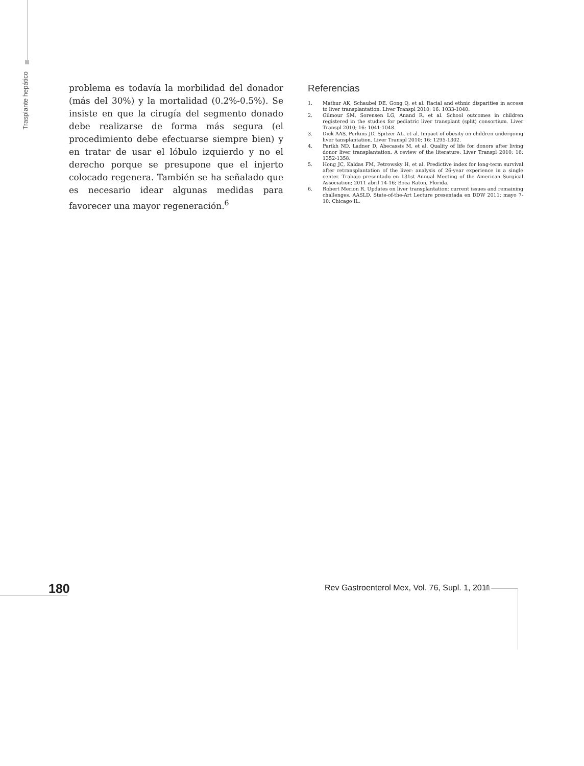Trasplante hepático
problema es todavía la morbilidad del donador (más del 30%) y la mortalidad (0.2%-0.5%). Se insiste en que la cirugía del segmento donado debe realizarse de forma más segura (el procedimiento debe efectuarse siempre bien) y en tratar de usar el lóbulo izquierdo y no el derecho porque se presupone que el injerto colocado regenera. También se ha señalado que es necesario idear algunas medidas para favorecer una mayor regeneración.<sup>6</sup>
Referencias
1. Mathur AK, Schaubel DE, Gong Q, et al. Racial and ethnic disparities in access to liver transplantation. Liver Transpl 2010; 16: 1033-1040.
2. Gilmour SM, Sorensen LG, Anand R, et al. School outcomes in children registered in the studies for pediatric liver transplant (split) consortium. Liver Transpl 2010; 16: 1041-1048.
3. Dick AAS, Perkins JD, Spitzer AL, et al. Impact of obesity on children undergoing liver tansplantation. Liver Transpl 2010; 16: 1295-1302.
4. Parikh ND, Ladner D, Abecassis M, et al. Quality of life for donors after living donor liver transplantation. A review of the literature. Liver Transpl 2010; 16: 1352-1358.
5. Hong JC, Kaldas FM, Petrowsky H, et al. Predictive index for long-term survival after retransplantation of the liver: analysis of 26-year experience in a single center. Trabajo presentado en 131st Annual Meeting of the American Surgical Association; 2011 abril 14-16; Boca Raton, Florida.
6. Robert Merion R. Updates on liver transplantation: current issues and remaining challenges. AASLD, State-of-the-Art Lecture presentada en DDW 2011; mayo 7-10; Chicago IL.
180
Rev Gastroenterol Mex, Vol. 76, Supl. 1, 2011